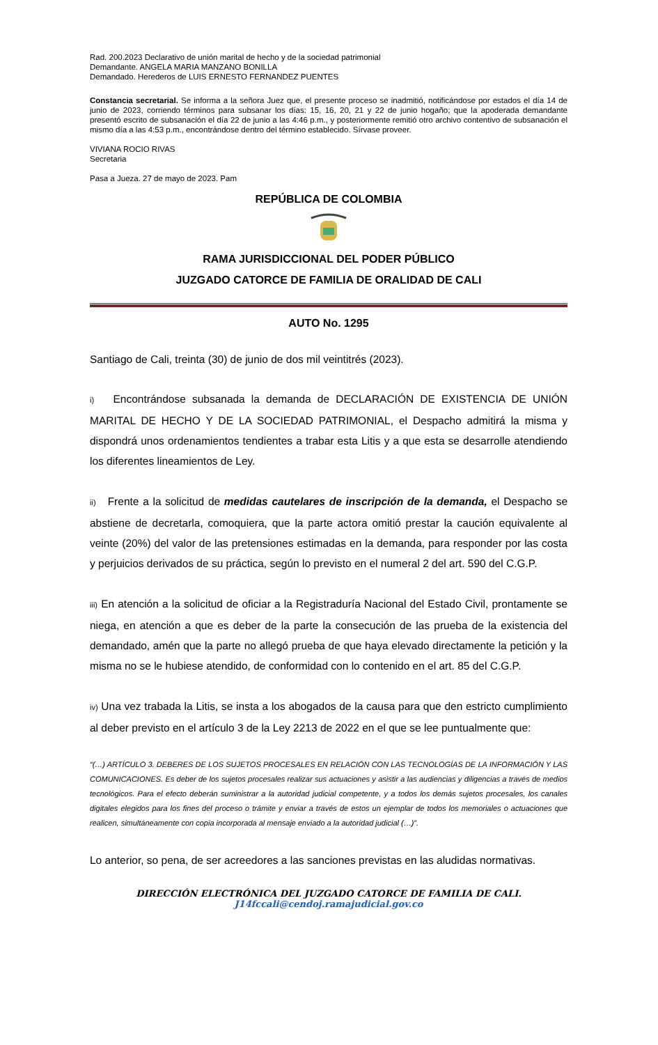Rad. 200.2023 Declarativo de unión marital de hecho y de la sociedad patrimonial
Demandante. ANGELA MARIA MANZANO BONILLA
Demandado. Herederos de LUIS ERNESTO FERNANDEZ PUENTES
Constancia secretarial. Se informa a la señora Juez que, el presente proceso se inadmitió, notificándose por estados el día 14 de junio de 2023, corriendo términos para subsanar los días: 15, 16, 20, 21 y 22 de junio hogaño; que la apoderada demandante presentó escrito de subsanación el día 22 de junio a las 4:46 p.m., y posteriormente remitió otro archivo contentivo de subsanación el mismo día a las 4:53 p.m., encontrándose dentro del término establecido. Sírvase proveer.
VIVIANA ROCIO RIVAS
Secretaria
Pasa a Jueza. 27 de mayo de 2023. Pam
REPÚBLICA DE COLOMBIA
RAMA JURISDICCIONAL DEL PODER PÚBLICO
JUZGADO CATORCE DE FAMILIA DE ORALIDAD DE CALI
AUTO No. 1295
Santiago de Cali, treinta (30) de junio de dos mil veintitrés (2023).
i) Encontrándose subsanada la demanda de DECLARACIÓN DE EXISTENCIA DE UNIÓN MARITAL DE HECHO Y DE LA SOCIEDAD PATRIMONIAL, el Despacho admitirá la misma y dispondrá unos ordenamientos tendientes a trabar esta Litis y a que esta se desarrolle atendiendo los diferentes lineamientos de Ley.
ii) Frente a la solicitud de medidas cautelares de inscripción de la demanda, el Despacho se abstiene de decretarla, comoquiera, que la parte actora omitió prestar la caución equivalente al veinte (20%) del valor de las pretensiones estimadas en la demanda, para responder por las costa y perjuicios derivados de su práctica, según lo previsto en el numeral 2 del art. 590 del C.G.P.
iii) En atención a la solicitud de oficiar a la Registraduría Nacional del Estado Civil, prontamente se niega, en atención a que es deber de la parte la consecución de las prueba de la existencia del demandado, amén que la parte no allegó prueba de que haya elevado directamente la petición y la misma no se le hubiese atendido, de conformidad con lo contenido en el art. 85 del C.G.P.
iv) Una vez trabada la Litis, se insta a los abogados de la causa para que den estricto cumplimiento al deber previsto en el artículo 3 de la Ley 2213 de 2022 en el que se lee puntualmente que:
“(…) ARTÍCULO 3. DEBERES DE LOS SUJETOS PROCESALES EN RELACIÓN CON LAS TECNOLOGÍAS DE LA INFORMACIÓN Y LAS COMUNICACIONES. Es deber de los sujetos procesales realizar sus actuaciones y asistir a las audiencias y diligencias a través de medios tecnológicos. Para el efecto deberán suministrar a la autoridad judicial competente, y a todos los demás sujetos procesales, los canales digitales elegidos para los fines del proceso o trámite y enviar a través de estos un ejemplar de todos los memoriales o actuaciones que realicen, simultáneamente con copia incorporada al mensaje enviado a la autoridad judicial (…)”.
Lo anterior, so pena, de ser acreedores a las sanciones previstas en las aludidas normativas.
DIRECCIÓN ELECTRÓNICA DEL JUZGADO CATORCE DE FAMILIA DE CALI.
J14fccali@cendoj.ramajudicial.gov.co